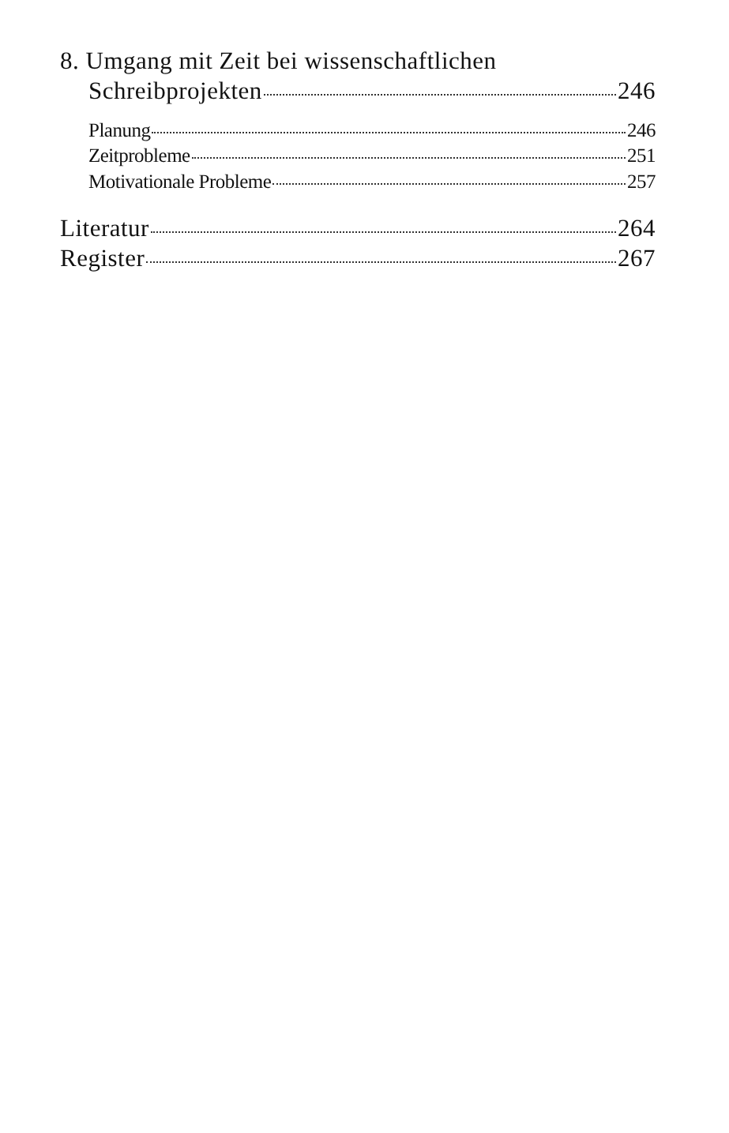8. Umgang mit Zeit bei wissenschaftlichen
Schreibprojekten 246
Planung 246
Zeitprobleme 251
Motivationale Probleme 257
Literatur 264
Register 267